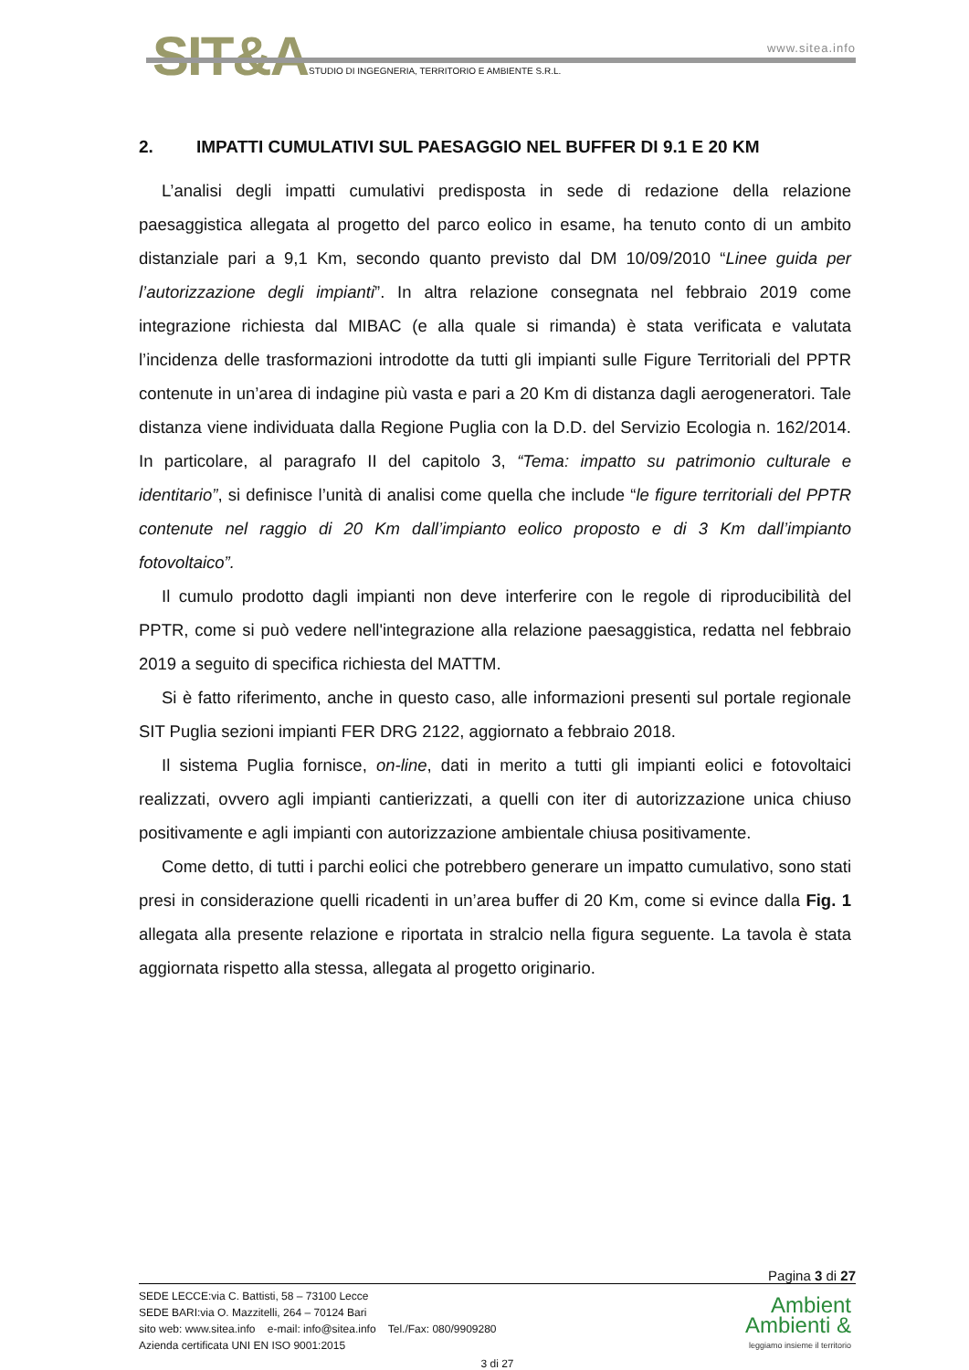SIT&A www.sitea.info
STUDIO DI INGEGNERIA, TERRITORIO E AMBIENTE S.R.L.
2. IMPATTI CUMULATIVI SUL PAESAGGIO NEL BUFFER DI 9.1 E 20 KM
L’analisi degli impatti cumulativi predisposta in sede di redazione della relazione paesaggistica allegata al progetto del parco eolico in esame, ha tenuto conto di un ambito distanziale pari a 9,1 Km, secondo quanto previsto dal DM 10/09/2010 “Linee guida per l’autorizzazione degli impianti”. In altra relazione consegnata nel febbraio 2019 come integrazione richiesta dal MIBAC (e alla quale si rimanda) è stata verificata e valutata l’incidenza delle trasformazioni introdotte da tutti gli impianti sulle Figure Territoriali del PPTR contenute in un’area di indagine più vasta e pari a 20 Km di distanza dagli aerogeneratori. Tale distanza viene individuata dalla Regione Puglia con la D.D. del Servizio Ecologia n. 162/2014. In particolare, al paragrafo II del capitolo 3, “Tema: impatto su patrimonio culturale e identitario”, si definisce l’unità di analisi come quella che include “le figure territoriali del PPTR contenute nel raggio di 20 Km dall’impianto eolico proposto e di 3 Km dall’impianto fotovoltaico”.
Il cumulo prodotto dagli impianti non deve interferire con le regole di riproducibilità del PPTR, come si può vedere nell'integrazione alla relazione paesaggistica, redatta nel febbraio 2019 a seguito di specifica richiesta del MATTM.
Si è fatto riferimento, anche in questo caso, alle informazioni presenti sul portale regionale SIT Puglia sezioni impianti FER DRG 2122, aggiornato a febbraio 2018.
Il sistema Puglia fornisce, on-line, dati in merito a tutti gli impianti eolici e fotovoltaici realizzati, ovvero agli impianti cantierizzati, a quelli con iter di autorizzazione unica chiuso positivamente e agli impianti con autorizzazione ambientale chiusa positivamente.
Come detto, di tutti i parchi eolici che potrebbero generare un impatto cumulativo, sono stati presi in considerazione quelli ricadenti in un’area buffer di 20 Km, come si evince dalla Fig. 1 allegata alla presente relazione e riportata in stralcio nella figura seguente. La tavola è stata aggiornata rispetto alla stessa, allegata al progetto originario.
Pagina 3 di 27
SEDE LECCE:via C. Battisti, 58 – 73100 Lecce
SEDE BARI:via O. Mazzitelli, 264 – 70124 Bari
sito web: www.sitea.info e-mail: info@sitea.info Tel./Fax: 080/9909280
Azienda certificata UNI EN ISO 9001:2015
Ambient
Ambienti &
leggiamo insieme il territorio
3 di 27